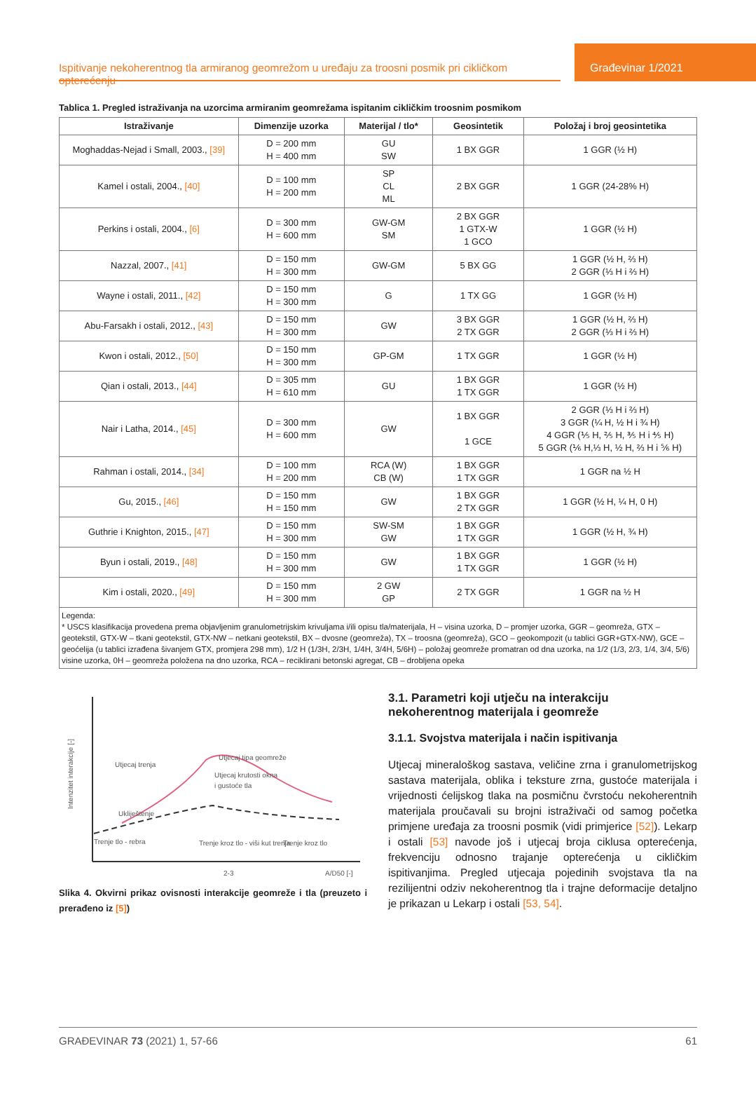Ispitivanje nekoherentnog tla armiranog geomrežom u uređaju za troosni posmik pri cikličkom opterećenju
Građevinar 1/2021
Tablica 1. Pregled istraživanja na uzorcima armiranim geomrežama ispitanim cikličkim troosnim posmikom
| Istraživanje | Dimenzije uzorka | Materijal / tlo* | Geosintetik | Položaj i broj geosintetika |
| --- | --- | --- | --- | --- |
| Moghaddas-Nejad i Small, 2003., [39] | D = 200 mm H = 400 mm | GU SW | 1 BX GGR | 1 GGR (½ H) |
| Kamel i ostali, 2004., [40] | D = 100 mm H = 200 mm | SP CL ML | 2 BX GGR | 1 GGR (24-28% H) |
| Perkins i ostali, 2004., [6] | D = 300 mm H = 600 mm | GW-GM SM | 2 BX GGR 1 GTX-W 1 GCO | 1 GGR (½ H) |
| Nazzal, 2007., [41] | D = 150 mm H = 300 mm | GW-GM | 5 BX GG | 1 GGR (½ H, ⅔ H) 2 GGR (⅓ H i ⅔ H) |
| Wayne i ostali, 2011., [42] | D = 150 mm H = 300 mm | G | 1 TX GG | 1 GGR (½ H) |
| Abu-Farsakh i ostali, 2012., [43] | D = 150 mm H = 300 mm | GW | 3 BX GGR 2 TX GGR | 1 GGR (½ H, ⅔ H) 2 GGR (⅓ H i ⅔ H) |
| Kwon i ostali, 2012., [50] | D = 150 mm H = 300 mm | GP-GM | 1 TX GGR | 1 GGR (½ H) |
| Qian i ostali, 2013., [44] | D = 305 mm H = 610 mm | GU | 1 BX GGR 1 TX GGR | 1 GGR (½ H) |
| Nair i Latha, 2014., [45] | D = 300 mm H = 600 mm | GW | 1 BX GGR 1 GCE | 2 GGR (⅓ H i ⅔ H) 3 GGR (¼ H, ½ H i ¾ H) 4 GGR (⅕ H, ⅖ H, ⅗ H i ⅘ H) 5 GGR (⅙ H,⅓ H, ½ H, ⅔ H i ⅚ H) |
| Rahman i ostali, 2014., [34] | D = 100 mm H = 200 mm | RCA (W) CB (W) | 1 BX GGR 1 TX GGR | 1 GGR na ½ H |
| Gu, 2015., [46] | D = 150 mm H = 150 mm | GW | 1 BX GGR 2 TX GGR | 1 GGR (½ H, ¼ H, 0 H) |
| Guthrie i Knighton, 2015., [47] | D = 150 mm H = 300 mm | SW-SM GW | 1 BX GGR 1 TX GGR | 1 GGR (½ H, ¾ H) |
| Byun i ostali, 2019., [48] | D = 150 mm H = 300 mm | GW | 1 BX GGR 1 TX GGR | 1 GGR (½ H) |
| Kim i ostali, 2020., [49] | D = 150 mm H = 300 mm | 2 GW GP | 2 TX GGR | 1 GGR na ½ H |
| Legenda: * USCS klasifikacija provedena prema objavljenim granulometrijskim krivuljama i/ili opisu tla/materijala, H – visina uzorka, D – promjer uzorka, GGR – geomreža, GTX – geotekstil, GTX-W – tkani geotekstil, GTX-NW – netkani geotekstil, BX – dvosne (geomreža), TX – troosna (geomreža), GCO – geokompozit (u tablici GGR+GTX-NW), GCE – geoćelija (u tablici izrađena šivanjem GTX, promjera 298 mm), 1/2 H (1/3H, 2/3H, 1/4H, 3/4H, 5/6H) – položaj geomreže promatran od dna uzorka, na 1/2 (1/3, 2/3, 1/4, 3/4, 5/6) visine uzorka, 0H – geomreža položena na dno uzorka, RCA – reciklirani betonski agregat, CB – drobljena opeka | | | | |
Intenzitet interakcije [-]
Utjecaj trenja
Ukliještenje
Trenje tlo - rebra
Utjecaj tipa geomreže
Utjecaj krutosti okna
i gustoće tla
Trenje kroz tlo - viši kut trenja
Trenje kroz tlo
2-3
A/D50 [-]
Slika 4. Okvirni prikaz ovisnosti interakcije geomreže i tla (preuzeto i prerađeno iz [5])
3.1. Parametri koji utječu na interakciju nekoherentnog materijala i geomreže
3.1.1. Svojstva materijala i način ispitivanja
Utjecaj mineraloškog sastava, veličine zrna i granulometrijskog sastava materijala, oblika i teksture zrna, gustoće materijala i vrijednosti ćelijskog tlaka na posmičnu čvrstoću nekoherentnih materijala proučavali su brojni istraživači od samog početka primjene uređaja za troosni posmik (vidi primjerice [52]). Lekarp i ostali [53] navode još i utjecaj broja ciklusa opterećenja, frekvenciju odnosno trajanje opterećenja u cikličkim ispitivanjima. Pregled utjecaja pojedinih svojstava tla na rezilijentni odziv nekoherentnog tla i trajne deformacije detaljno je prikazan u Lekarp i ostali [53, 54].
GRAĐEVINAR 73 (2021) 1, 57-66 61